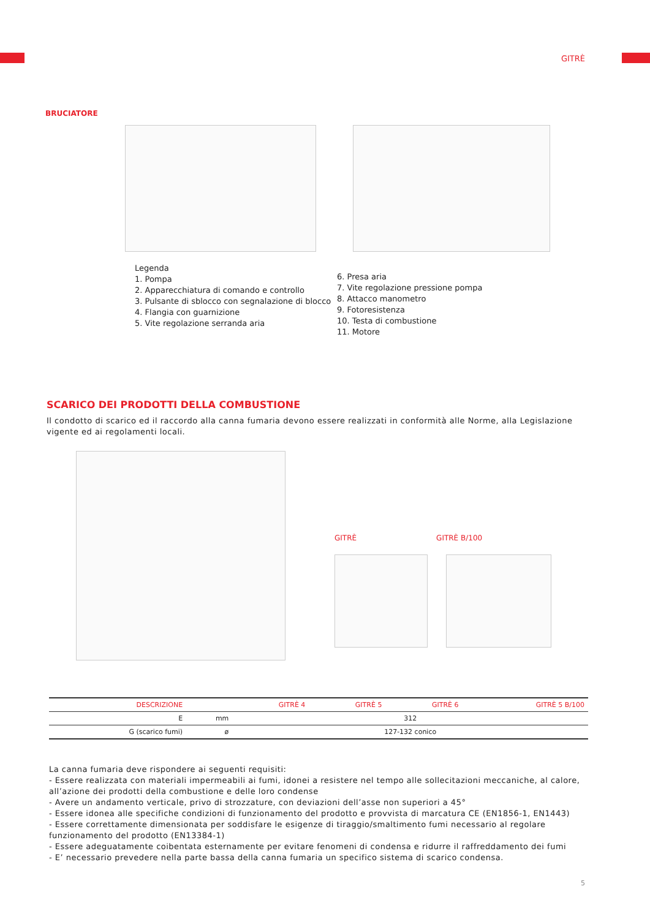GITRÈ
BRUCIATORE
Legenda
1. Pompa
2. Apparecchiatura di comando e controllo
3. Pulsante di sblocco con segnalazione di blocco
4. Flangia con guarnizione
5. Vite regolazione serranda aria
6. Presa aria
7. Vite regolazione pressione pompa
8. Attacco manometro
9. Fotoresistenza
10. Testa di combustione
11. Motore
SCARICO DEI PRODOTTI DELLA COMBUSTIONE
Il condotto di scarico ed il raccordo alla canna fumaria devono essere realizzati in conformità alle Norme, alla Legislazione vigente ed ai regolamenti locali.
GITRÈ GITRÈ B/100
| DESCRIZIONE | | GITRÈ 4 | GITRÈ 5 | GITRÈ 6 | GITRÈ 5 B/100 |
| --- | --- | --- | --- | --- | --- |
| E | mm | 312 | | | |
| G (scarico fumi) | ø | 127-132 conico | | | |
La canna fumaria deve rispondere ai seguenti requisiti:
- Essere realizzata con materiali impermeabili ai fumi, idonei a resistere nel tempo alle sollecitazioni meccaniche, al calore, all’azione dei prodotti della combustione e delle loro condense
- Avere un andamento verticale, privo di strozzature, con deviazioni dell’asse non superiori a 45°
- Essere idonea alle specifiche condizioni di funzionamento del prodotto e provvista di marcatura CE (EN1856-1, EN1443)
- Essere correttamente dimensionata per soddisfare le esigenze di tiraggio/smaltimento fumi necessario al regolare funzionamento del prodotto (EN13384-1)
- Essere adeguatamente coibentata esternamente per evitare fenomeni di condensa e ridurre il raffreddamento dei fumi
- E’ necessario prevedere nella parte bassa della canna fumaria un specifico sistema di scarico condensa.
5